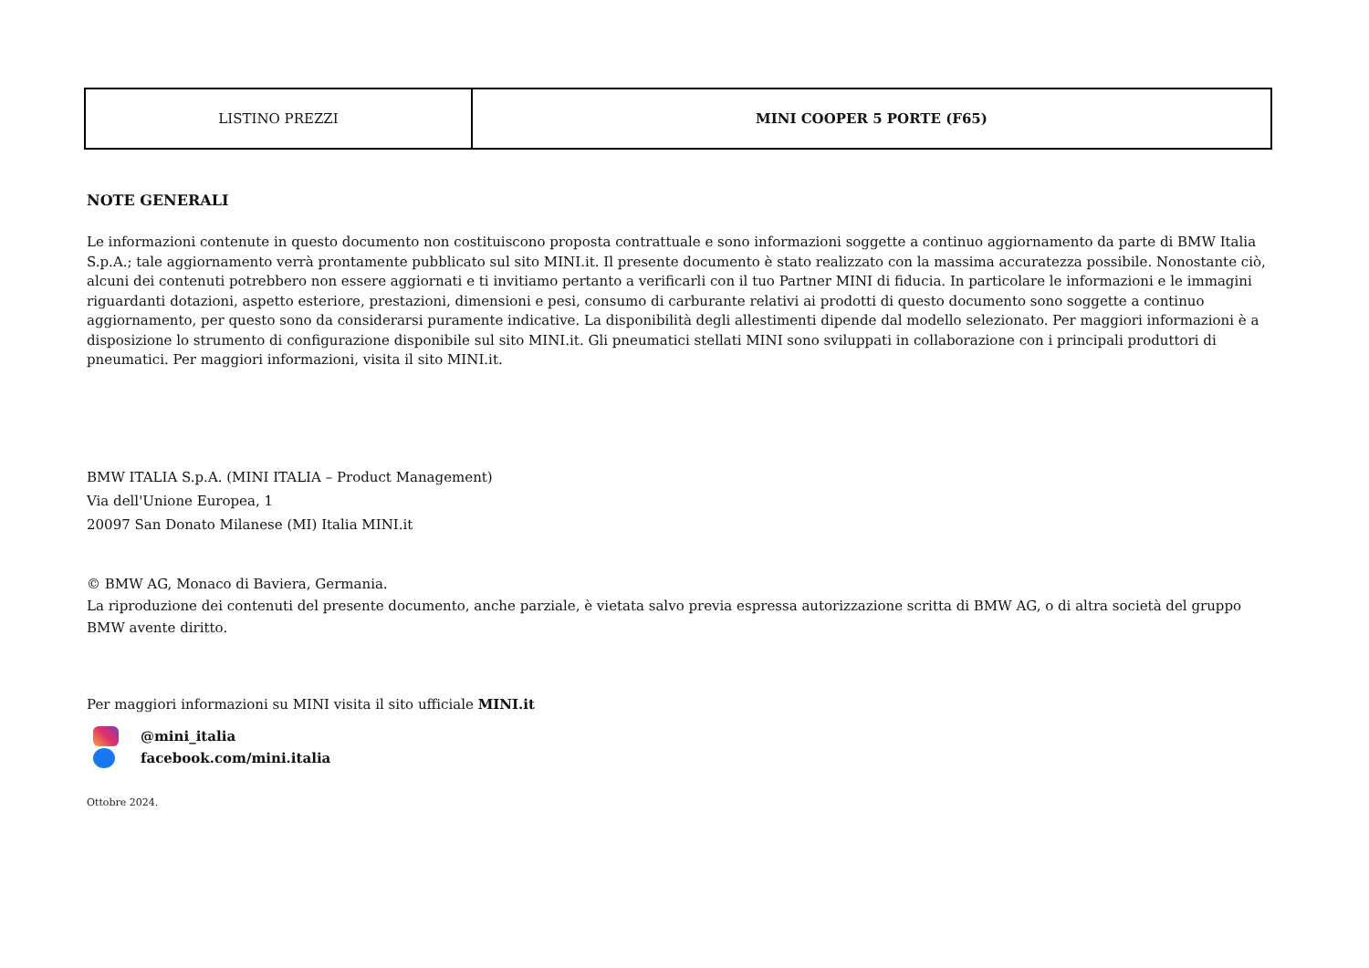| LISTINO PREZZI | MINI COOPER 5 PORTE (F65) |
NOTE GENERALI
Le informazioni contenute in questo documento non costituiscono proposta contrattuale e sono informazioni soggette a continuo aggiornamento da parte di BMW Italia S.p.A.; tale aggiornamento verrà prontamente pubblicato sul sito MINI.it. Il presente documento è stato realizzato con la massima accuratezza possibile. Nonostante ciò, alcuni dei contenuti potrebbero non essere aggiornati e ti invitiamo pertanto a verificarli con il tuo Partner MINI di fiducia. In particolare le informazioni e le immagini riguardanti dotazioni, aspetto esteriore, prestazioni, dimensioni e pesi, consumo di carburante relativi ai prodotti di questo documento sono soggette a continuo aggiornamento, per questo sono da considerarsi puramente indicative. La disponibilità degli allestimenti dipende dal modello selezionato. Per maggiori informazioni è a disposizione lo strumento di configurazione disponibile sul sito MINI.it. Gli pneumatici stellati MINI sono sviluppati in collaborazione con i principali produttori di pneumatici. Per maggiori informazioni, visita il sito MINI.it.
BMW ITALIA S.p.A. (MINI ITALIA – Product Management)
Via dell'Unione Europea, 1
20097 San Donato Milanese (MI) Italia MINI.it
© BMW AG, Monaco di Baviera, Germania.
La riproduzione dei contenuti del presente documento, anche parziale, è vietata salvo previa espressa autorizzazione scritta di BMW AG, o di altra società del gruppo BMW avente diritto.
Per maggiori informazioni su MINI visita il sito ufficiale MINI.it
@mini_italia
facebook.com/mini.italia
Ottobre 2024.